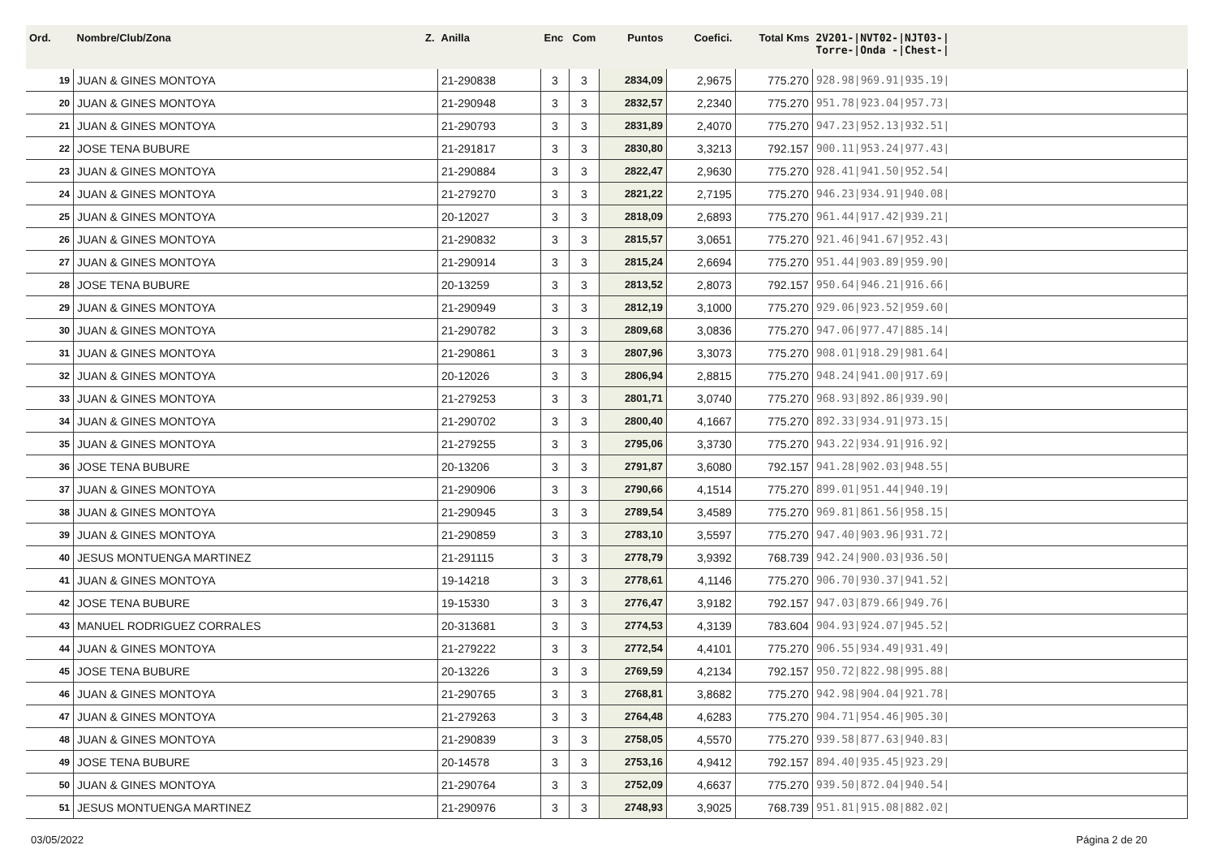| Ord. | Nombre/Club/Zona Z. | Anilla | Enc | Com | Puntos | Coefici. | Total Kms | 2V201-/NVT02-/NJT03-/ Torre-/Onda -/Chest-/ |
| --- | --- | --- | --- | --- | --- | --- | --- | --- |
| 19 | JUAN & GINES MONTOYA | 21-290838 | 3 | 3 | 2834,09 | 2,9675 | 775.270 | 928.98/969.91/935.19/ |
| 20 | JUAN & GINES MONTOYA | 21-290948 | 3 | 3 | 2832,57 | 2,2340 | 775.270 | 951.78/923.04/957.73/ |
| 21 | JUAN & GINES MONTOYA | 21-290793 | 3 | 3 | 2831,89 | 2,4070 | 775.270 | 947.23/952.13/932.51/ |
| 22 | JOSE TENA BUBURE | 21-291817 | 3 | 3 | 2830,80 | 3,3213 | 792.157 | 900.11/953.24/977.43/ |
| 23 | JUAN & GINES MONTOYA | 21-290884 | 3 | 3 | 2822,47 | 2,9630 | 775.270 | 928.41/941.50/952.54/ |
| 24 | JUAN & GINES MONTOYA | 21-279270 | 3 | 3 | 2821,22 | 2,7195 | 775.270 | 946.23/934.91/940.08/ |
| 25 | JUAN & GINES MONTOYA | 20-12027 | 3 | 3 | 2818,09 | 2,6893 | 775.270 | 961.44/917.42/939.21/ |
| 26 | JUAN & GINES MONTOYA | 21-290832 | 3 | 3 | 2815,57 | 3,0651 | 775.270 | 921.46/941.67/952.43/ |
| 27 | JUAN & GINES MONTOYA | 21-290914 | 3 | 3 | 2815,24 | 2,6694 | 775.270 | 951.44/903.89/959.90/ |
| 28 | JOSE TENA BUBURE | 20-13259 | 3 | 3 | 2813,52 | 2,8073 | 792.157 | 950.64/946.21/916.66/ |
| 29 | JUAN & GINES MONTOYA | 21-290949 | 3 | 3 | 2812,19 | 3,1000 | 775.270 | 929.06/923.52/959.60/ |
| 30 | JUAN & GINES MONTOYA | 21-290782 | 3 | 3 | 2809,68 | 3,0836 | 775.270 | 947.06/977.47/885.14/ |
| 31 | JUAN & GINES MONTOYA | 21-290861 | 3 | 3 | 2807,96 | 3,3073 | 775.270 | 908.01/918.29/981.64/ |
| 32 | JUAN & GINES MONTOYA | 20-12026 | 3 | 3 | 2806,94 | 2,8815 | 775.270 | 948.24/941.00/917.69/ |
| 33 | JUAN & GINES MONTOYA | 21-279253 | 3 | 3 | 2801,71 | 3,0740 | 775.270 | 968.93/892.86/939.90/ |
| 34 | JUAN & GINES MONTOYA | 21-290702 | 3 | 3 | 2800,40 | 4,1667 | 775.270 | 892.33/934.91/973.15/ |
| 35 | JUAN & GINES MONTOYA | 21-279255 | 3 | 3 | 2795,06 | 3,3730 | 775.270 | 943.22/934.91/916.92/ |
| 36 | JOSE TENA BUBURE | 20-13206 | 3 | 3 | 2791,87 | 3,6080 | 792.157 | 941.28/902.03/948.55/ |
| 37 | JUAN & GINES MONTOYA | 21-290906 | 3 | 3 | 2790,66 | 4,1514 | 775.270 | 899.01/951.44/940.19/ |
| 38 | JUAN & GINES MONTOYA | 21-290945 | 3 | 3 | 2789,54 | 3,4589 | 775.270 | 969.81/861.56/958.15/ |
| 39 | JUAN & GINES MONTOYA | 21-290859 | 3 | 3 | 2783,10 | 3,5597 | 775.270 | 947.40/903.96/931.72/ |
| 40 | JESUS MONTUENGA MARTINEZ | 21-291115 | 3 | 3 | 2778,79 | 3,9392 | 768.739 | 942.24/900.03/936.50/ |
| 41 | JUAN & GINES MONTOYA | 19-14218 | 3 | 3 | 2778,61 | 4,1146 | 775.270 | 906.70/930.37/941.52/ |
| 42 | JOSE TENA BUBURE | 19-15330 | 3 | 3 | 2776,47 | 3,9182 | 792.157 | 947.03/879.66/949.76/ |
| 43 | MANUEL RODRIGUEZ CORRALES | 20-313681 | 3 | 3 | 2774,53 | 4,3139 | 783.604 | 904.93/924.07/945.52/ |
| 44 | JUAN & GINES MONTOYA | 21-279222 | 3 | 3 | 2772,54 | 4,4101 | 775.270 | 906.55/934.49/931.49/ |
| 45 | JOSE TENA BUBURE | 20-13226 | 3 | 3 | 2769,59 | 4,2134 | 792.157 | 950.72/822.98/995.88/ |
| 46 | JUAN & GINES MONTOYA | 21-290765 | 3 | 3 | 2768,81 | 3,8682 | 775.270 | 942.98/904.04/921.78/ |
| 47 | JUAN & GINES MONTOYA | 21-279263 | 3 | 3 | 2764,48 | 4,6283 | 775.270 | 904.71/954.46/905.30/ |
| 48 | JUAN & GINES MONTOYA | 21-290839 | 3 | 3 | 2758,05 | 4,5570 | 775.270 | 939.58/877.63/940.83/ |
| 49 | JOSE TENA BUBURE | 20-14578 | 3 | 3 | 2753,16 | 4,9412 | 792.157 | 894.40/935.45/923.29/ |
| 50 | JUAN & GINES MONTOYA | 21-290764 | 3 | 3 | 2752,09 | 4,6637 | 775.270 | 939.50/872.04/940.54/ |
| 51 | JESUS MONTUENGA MARTINEZ | 21-290976 | 3 | 3 | 2748,93 | 3,9025 | 768.739 | 951.81/915.08/882.02/ |
03/05/2022 Página 2 de 20